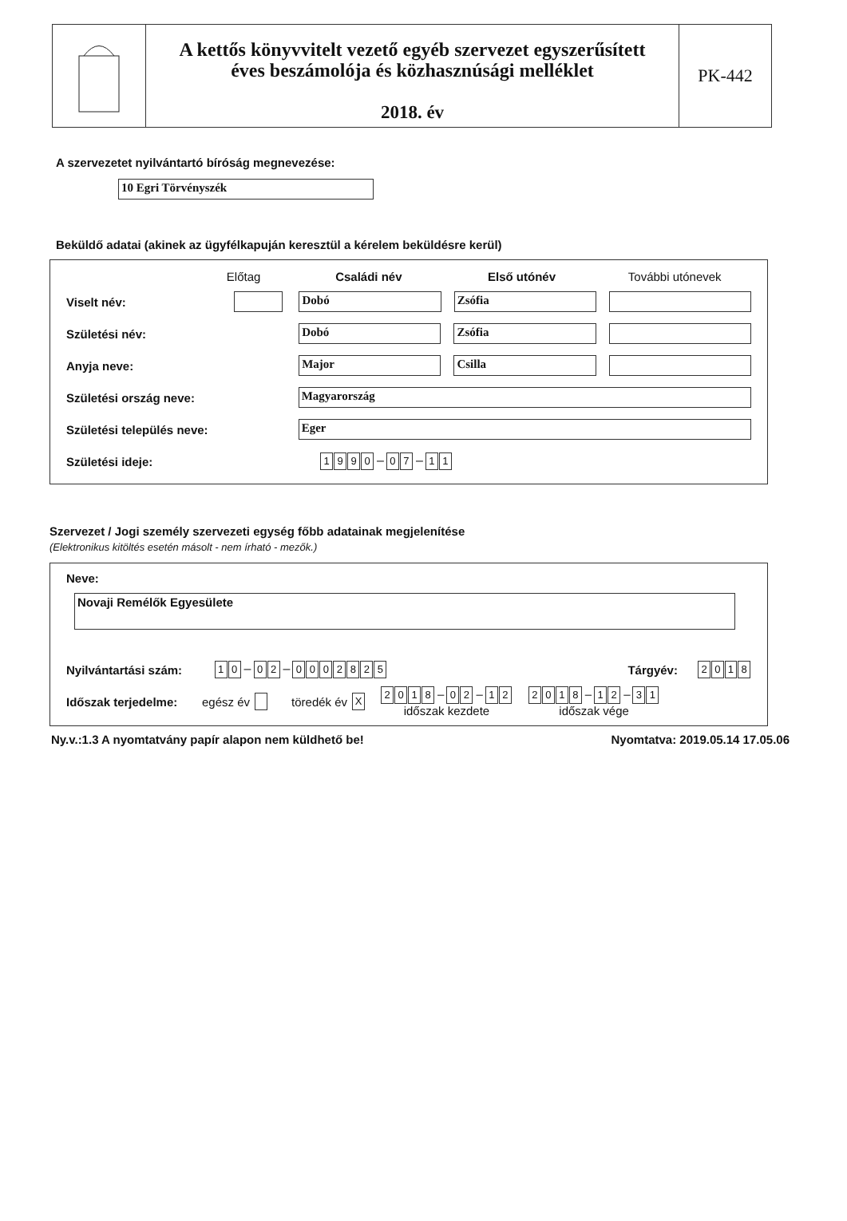A kettős könyvvitelt vezető egyéb szervezet egyszerűsített
éves beszámolója és közhasznúsági melléklet
2018. év
PK-442
A szervezetet nyilvántartó bíróság megnevezése:
10 Egri Törvényszék
Beküldő adatai (akinek az ügyfélkapuján keresztül a kérelem beküldésre kerül)
Előtag Családi név Első utónév További utónevek
Viselt név: Dobó Zsófia
Születési név: Dobó Zsófia
Anyja neve: Major Csilla
Születési ország neve: Magyarország
Születési település neve: Eger
Születési ideje: 1990 – 0 7 – 1 1
Szervezet / Jogi személy szervezeti egység főbb adatainak megjelenítése
(Elektronikus kitöltés esetén másolt - nem írható - mezők.)
Neve:
Novaji Remélők Egyesülete
Nyilvántartási szám: 1 0 – 0 2 – 0002825 Tárgyév: 2018
Időszak terjedelme: egész év töredék év X 2018 – 0 2 – 1 2
időszak kezdete 2018 – 1 2 – 3 1
időszak vége
Ny.v.:1.3 A nyomtatvány papír alapon nem küldhető be! Nyomtatva: 2019.05.14 17.05.06